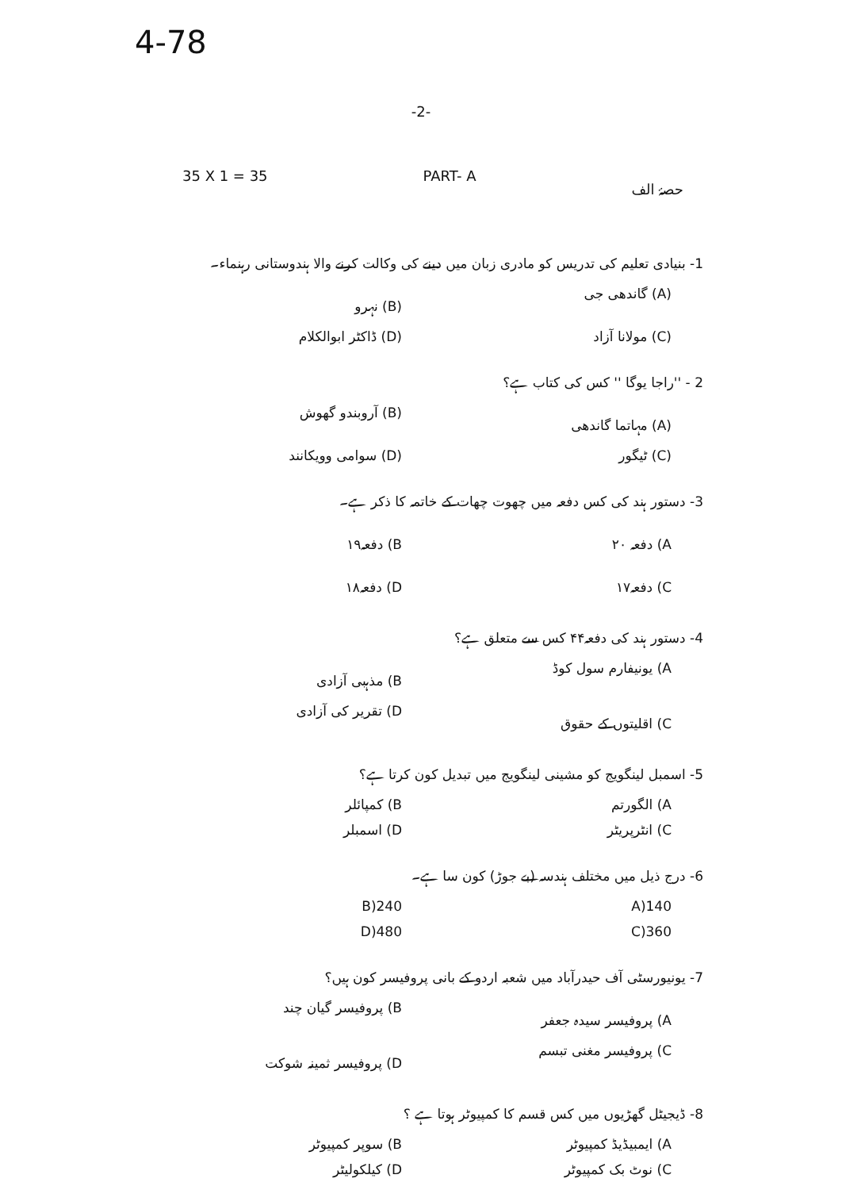4-78
-2-
35 X 1 = 35 PART- A حصۂ الف
1- بنیادی تعلیم کی تدریس کو مادری زبان میں دینے کی وکالت کرنے والا ہندوستانی رہنماء۔
(A) گاندھی جی (B) نہرو
(C) مولانا آزاد (D) ڈاکٹر ابوالکلام
2 - ''راجا یوگا '' کس کی کتاب ہے؟
(A) مہاتما گاندھی (B) آروبندو گھوش
(C) ٹیگور (D) سوامی وویکانند
3- دستور ہند کی کس دفعہ میں چھوت چھات کے خاتمہ کا ذکر ہے۔
A) دفعہ ۲۰ B) دفعہ۱۹
C) دفعہ۱۷ D) دفعہ۱۸
4- دستور ہند کی دفعہ۴۴ کس سے متعلق ہے؟
A) یونیفارم سول کوڈ B) مذہبی آزادی
C) اقلیتوں کے حقوق D) تقریر کی آزادی
5- اسمبل لینگویج کو مشینی لینگویج میں تبدیل کون کرتا ہے؟
A) الگورتم B) کمپائلر
C) انٹرپریٹر D) اسمبلر
6- درج ذیل میں مختلف ہندسہ (بے جوڑ) کون سا ہے۔
140(A 240(B
360(C 480(D
7- یونیورسٹی آف حیدرآباد میں شعبہ اردو کے بانی پروفیسر کون ہیں؟
A) پروفیسر سیدہ جعفر B) پروفیسر گیان چند
C) پروفیسر مغنی تبسم D) پروفیسر ثمینہ شوکت
8- ڈیجیٹل گھڑیوں میں کس قسم کا کمپیوٹر ہوتا ہے ؟
A) ایمبیڈیڈ کمپیوٹر B) سوپر کمپیوٹر
C) نوٹ بک کمپیوٹر D) کیلکولیٹر